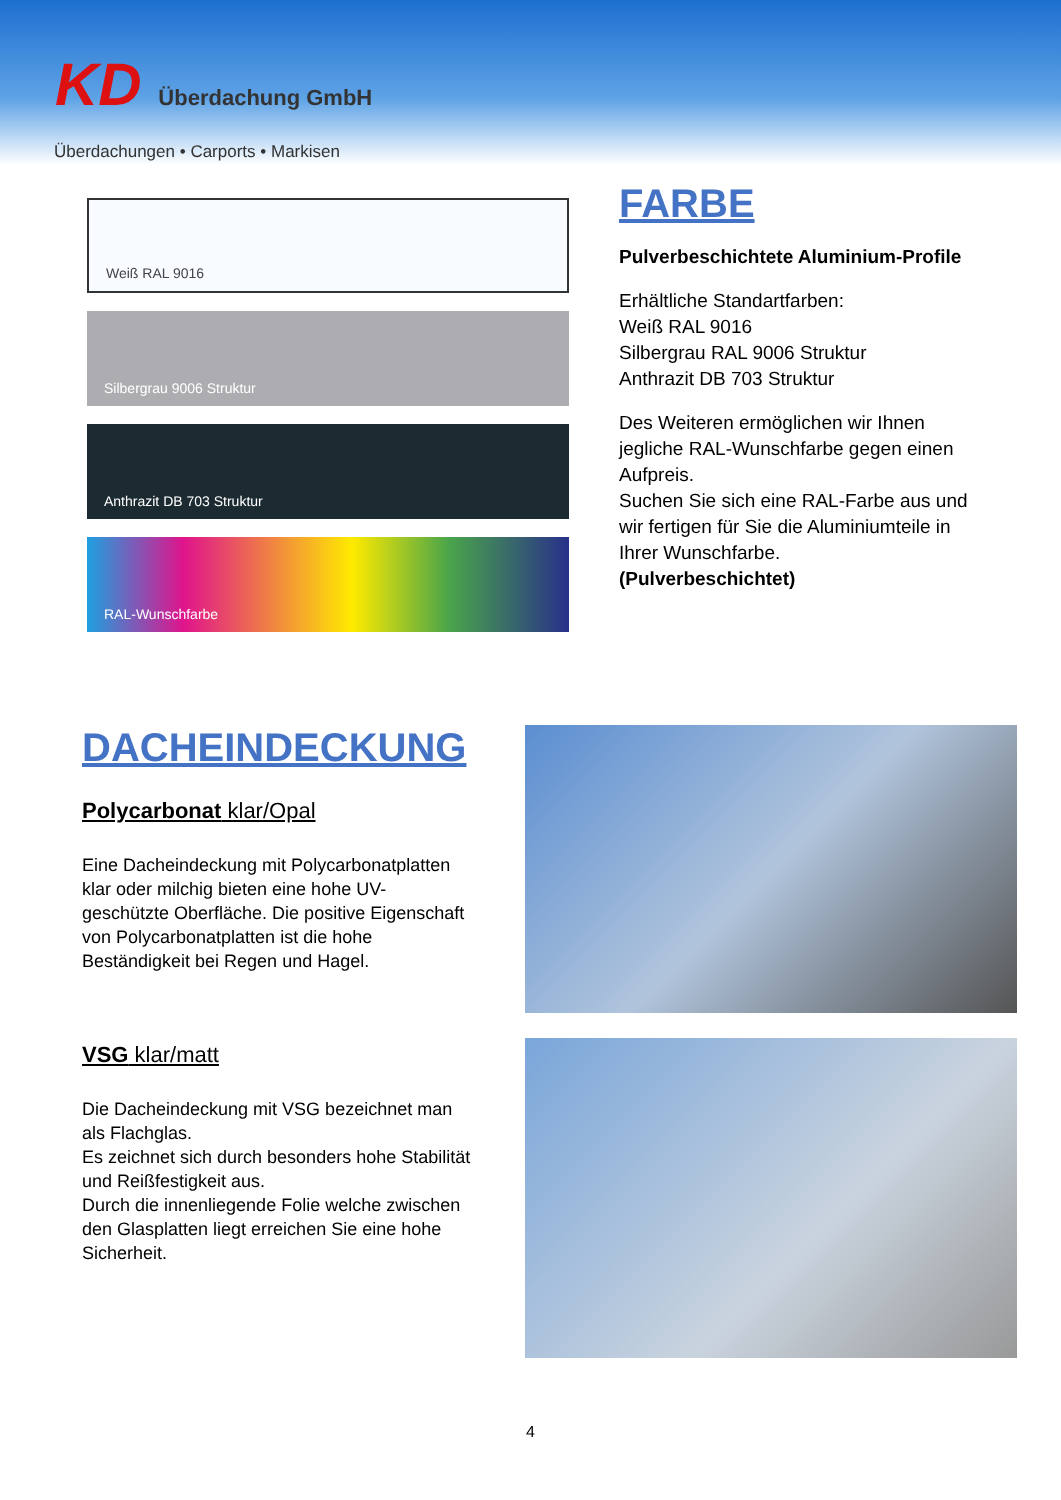KD Überdachung GmbH
Überdachungen • Carports • Markisen
Weiß RAL 9016
Silbergrau 9006 Struktur
Anthrazit DB 703 Struktur
RAL-Wunschfarbe
FARBE
Pulverbeschichtete Aluminium-Profile
Erhältliche Standartfarben:
Weiß RAL 9016
Silbergrau RAL 9006 Struktur
Anthrazit DB 703 Struktur
Des Weiteren ermöglichen wir Ihnen jegliche RAL-Wunschfarbe gegen einen Aufpreis.
Suchen Sie sich eine RAL-Farbe aus und wir fertigen für Sie die Aluminiumteile in Ihrer Wunschfarbe.
(Pulverbeschichtet)
DACHEINDECKUNG
Polycarbonat klar/Opal
Eine Dacheindeckung mit Polycarbonatplatten klar oder milchig bieten eine hohe UV-geschützte Oberfläche. Die positive Eigenschaft von Polycarbonatplatten ist die hohe Beständigkeit bei Regen und Hagel.
VSG klar/matt
Die Dacheindeckung mit VSG bezeichnet man als Flachglas.
Es zeichnet sich durch besonders hohe Stabilität und Reißfestigkeit aus.
Durch die innenliegende Folie welche zwischen den Glasplatten liegt erreichen Sie eine hohe Sicherheit.
4